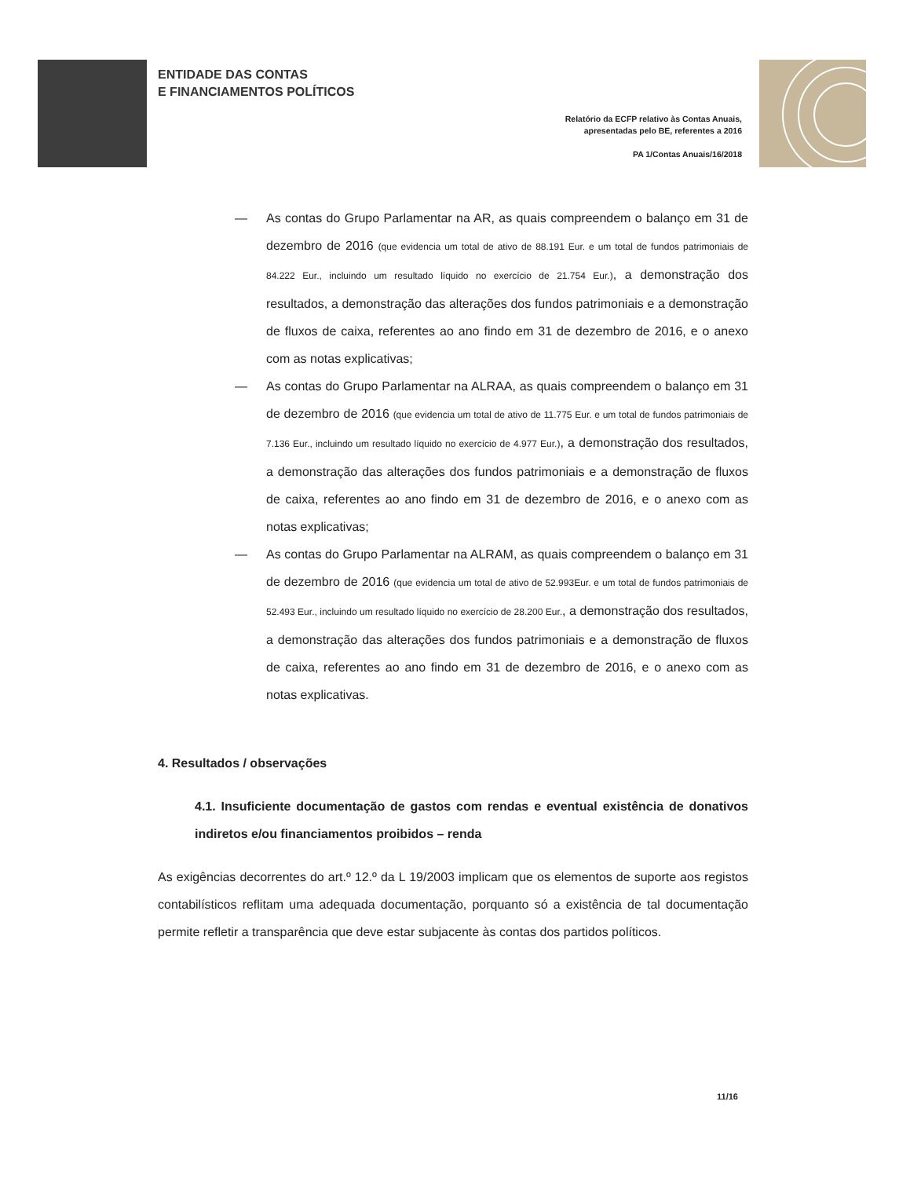ENTIDADE DAS CONTAS
E FINANCIAMENTOS POLÍTICOS
Relatório da ECFP relativo às Contas Anuais,
apresentadas pelo BE, referentes a 2016
PA 1/Contas Anuais/16/2018
— As contas do Grupo Parlamentar na AR, as quais compreendem o balanço em 31 de dezembro de 2016 (que evidencia um total de ativo de 88.191 Eur. e um total de fundos patrimoniais de 84.222 Eur., incluindo um resultado líquido no exercício de 21.754 Eur.), a demonstração dos resultados, a demonstração das alterações dos fundos patrimoniais e a demonstração de fluxos de caixa, referentes ao ano findo em 31 de dezembro de 2016, e o anexo com as notas explicativas;
— As contas do Grupo Parlamentar na ALRAA, as quais compreendem o balanço em 31 de dezembro de 2016 (que evidencia um total de ativo de 11.775 Eur. e um total de fundos patrimoniais de 7.136 Eur., incluindo um resultado líquido no exercício de 4.977 Eur.), a demonstração dos resultados, a demonstração das alterações dos fundos patrimoniais e a demonstração de fluxos de caixa, referentes ao ano findo em 31 de dezembro de 2016, e o anexo com as notas explicativas;
— As contas do Grupo Parlamentar na ALRAM, as quais compreendem o balanço em 31 de dezembro de 2016 (que evidencia um total de ativo de 52.993Eur. e um total de fundos patrimoniais de 52.493 Eur., incluindo um resultado líquido no exercício de 28.200 Eur., a demonstração dos resultados, a demonstração das alterações dos fundos patrimoniais e a demonstração de fluxos de caixa, referentes ao ano findo em 31 de dezembro de 2016, e o anexo com as notas explicativas.
4. Resultados / observações
4.1. Insuficiente documentação de gastos com rendas e eventual existência de donativos indiretos e/ou financiamentos proibidos – renda
As exigências decorrentes do art.º 12.º da L 19/2003 implicam que os elementos de suporte aos registos contabilísticos reflitam uma adequada documentação, porquanto só a existência de tal documentação permite refletir a transparência que deve estar subjacente às contas dos partidos políticos.
11/16